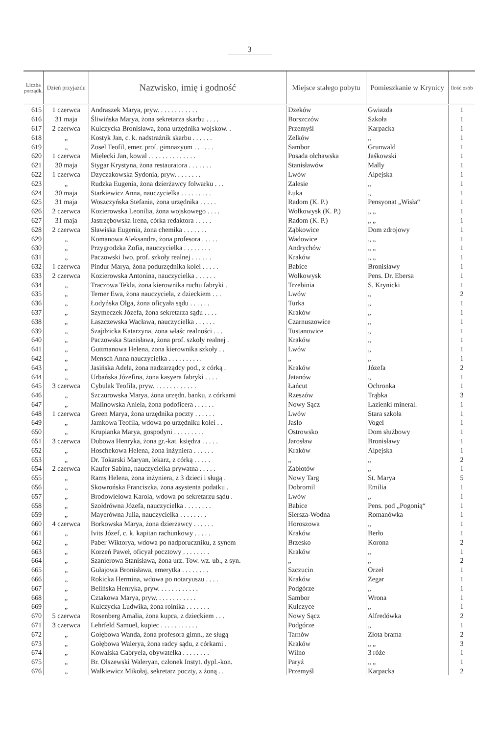3
| Liczba porządk. | Dzień przyjazdu | Nazwisko, imię i godność | Miejsce stałego pobytu | Pomieszkanie w Krynicy | Ilość osób |
| --- | --- | --- | --- | --- | --- |
| 615 | 1 czerwca | Andraszek Marya, pryw. . . . . . . . . . . . | Dzeków | Gwiazda | 1 |
| 616 | 31 maja | Śliwińska Marya, żona sekretarza skarbu . . . . | Borszczów | Szkoła | 1 |
| 617 | 2 czerwca | Kulczycka Bronisława, żona urzędnika wojskow. . | Przemyśl | Karpacka | 1 |
| 618 | „ | Kostyk Jan, c. k. nadstrażnik skarbu . . . . . . | Zelków | „ | 1 |
| 619 | „ | Zosel Teofil, emer. prof. gimnazyum . . . . . . | Sambor | Grunwald | 1 |
| 620 | 1 czerwca | Mielecki Jan, kowal . . . . . . . . . . . . . . | Posada olchawska | Jaśkowski | 1 |
| 621 | 30 maja | Stygar Krystyna, żona restauratora . . . . . . . | Stanisławów | Mally | 1 |
| 622 | 1 czerwca | Dzyczakowska Sydonia, pryw. . . . . . . . | Lwów | Alpejska | 1 |
| 623 | „ | Rudzka Eugenia, żona dzierżawcy folwarku . . . | Zalesie | „ | 1 |
| 624 | 30 maja | Starkiewicz Anna, nauczycielka . . . . . . . . . | Łuka | „ | 1 |
| 625 | 31 maja | Woszczyńska Stefania, żona urzędnika . . . . . | Radom (K. P.) | Pensyonat „Wisła“ | 1 |
| 626 | 2 czerwca | Kozierowska Leonilia, żona wojskowego . . . . | Wołkowysk (K. P.) | „ „ | 1 |
| 627 | 31 maja | Jastrzębowska Irena, córka redaktora . . . . . | Radom (K. P.) | „ „ | 1 |
| 628 | 2 czerwca | Sławiska Eugenia, żona chemika . . . . . . . | Ząbkowice | Dom zdrojowy | 1 |
| 629 | „ | Komanowa Aleksandra, żona profesora . . . . . | Wadowice | „ „ | 1 |
| 630 | „ | Przygrodzka Zofia, nauczycielka . . . . . . . . | Andrychów | „ „ | 1 |
| 631 | „ | Paczowski Iwo, prof. szkoły realnej . . . . . . | Kraków | „ „ | 1 |
| 632 | 1 czerwca | Pindur Marya, żona podurzędnika kolei . . . . . | Babice | Bronisławy | 1 |
| 633 | 2 czerwca | Kozierowska Antonina, nauczycielka . . . . . . | Wołkowysk | Pens. Dr. Ebersa | 1 |
| 634 | „ | Traczowa Tekla, żona kierownika ruchu fabryki . | Trzebinia | S. Krynicki | 1 |
| 635 | „ | Terner Ewa, żona nauczyciela, z dzieckiem . . . | Lwów | „ | 2 |
| 636 | „ | Łodyńska Olga, żona oficyała sądu . . . . . . | Turka | „ | 1 |
| 637 | „ | Szymeczek Józefa, żona sekretarza sądu . . . . | Kraków | „ | 1 |
| 638 | „ | Łaszczewska Wacława, nauczycielka . . . . . . | Czarnuszowice | „ | 1 |
| 639 | „ | Szajdzicka Katarzyna, żona właśc realności . . . | Tustanowice | „ | 1 |
| 640 | „ | Paczowska Stanisława, żona prof. szkoły realnej . | Kraków | „ | 1 |
| 641 | „ | Guttmanowa Helena, żona kierownika szkoły . . | Lwów | „ | 1 |
| 642 | „ | Mensch Anna nauczycielka . . . . . . . . . . | „ | „ | 1 |
| 643 | „ | Jasińska Adela, żona nadzarządcy pod., z córką . | Kraków | Józefa | 2 |
| 644 | „ | Urbańska Józefina, żona kasyera fabryki . . . . | Jatanów | „ | 1 |
| 645 | 3 czerwca | Cybulak Teofila, pryw. . . . . . . . . . . . . | Łańcut | Ochronka | 1 |
| 646 | „ | Szczurowska Marya, żona urzędn. banku, z córkami | Rzeszów | Trąbka | 3 |
| 647 | „ | Malinowska Aniela, żona podoficera . . . . . . | Nowy Sącz | Łazienki mineral. | 1 |
| 648 | 1 czerwca | Green Marya, żona urzędnika poczty . . . . . . | Lwów | Stara szkoła | 1 |
| 649 | „ | Jamkowa Teofila, wdowa po urzędniku kolei . . | Jasło | Vogel | 1 |
| 650 | „ | Krupianka Marya, gospodyni . . . . . . . . . | Ostrowsko | Dom służbowy | 1 |
| 651 | 3 czerwca | Dubowa Henryka, żona gr.-kat. księdza . . . . . | Jarosław | Bronisławy | 1 |
| 652 | „ | Hoschekowa Helena, żona inżyniera . . . . . . | Kraków | Alpejska | 1 |
| 653 | „ | Dr. Tokarski Maryan, lekarz, z córką . . . . . | „ | „ | 2 |
| 654 | 2 czerwca | Kaufer Sabina, nauczycielka prywatna . . . . . | Zabłotów | „ | 1 |
| 655 | „ | Rams Helena, żona inżyniera, z 3 dzieci i sługą . | Nowy Targ | St. Marya | 5 |
| 656 | „ | Skowrońska Franciszka, żona asystenta podatku . | Dobromil | Emilia | 1 |
| 657 | „ | Brodowielowa Karola, wdowa po sekretarzu sądu . | Lwów | „ | 1 |
| 658 | „ | Szołdrówna Józefa, nauczycielka . . . . . . . . | Babice | Pens. pod „Pogonią“ | 1 |
| 659 | „ | Mayerówna Julia, nauczycielka . . . . . . . . | Siersza-Wodna | Romanówka | 1 |
| 660 | 4 czerwca | Borkowska Marya, żona dzierżawcy . . . . . . | Horoszowa | „ | 1 |
| 661 | „ | Ivits Józef, c. k. kapitan rachunkowy . . . . . | Kraków | Berło | 1 |
| 662 | „ | Paber Wiktorya, wdowa po nadporuczniku, z synem | Brzesko | Korona | 2 |
| 663 | „ | Korzeń Paweł, oficyał pocztowy . . . . . . . . | Kraków | „ | 1 |
| 664 | „ | Szanierowa Stanisława, żona urz. Tow. wz. ub., z syn. | „ | „ | 2 |
| 665 | „ | Gułajowa Bronisława, emerytka . . . . . . . . | Szczucin | Orzeł | 1 |
| 666 | „ | Rokicka Hermina, wdowa po notaryuszu . . . . | Kraków | Zegar | 1 |
| 667 | „ | Belińska Henryka, pryw. . . . . . . . . . . . | Podgórze | „ | 1 |
| 668 | „ | Cztakowa Marya, pryw. . . . . . . . . . . . | Sambor | Wrona | 1 |
| 669 | „ | Kulczycka Ludwika, żona rolnika . . . . . . . | Kulczyce | „ | 1 |
| 670 | 5 czerwca | Rosenberg Amalia, żona kupca, z dzieckiem . . . | Nowy Sącz | Alfredówka | 2 |
| 671 | 3 czerwca | Lehrfeld Samuel, kupiec . . . . . . . . . . . | Podgórze | „ | 1 |
| 672 | „ | Gołębowa Wanda, żona profesora gimn., ze sługą | Tarnów | Złota brama | 2 |
| 673 | „ | Gołębowa Walerya, żona radcy sądu, z córkami . | Kraków | „ „ | 3 |
| 674 | „ | Kowalska Gabryela, obywatelka . . . . . . . . | Wilno | 3 róże | 1 |
| 675 | „ | Br. Olszewski Waleryan, członek Instyt. dypl.-kon. | Paryż | „ „ | 1 |
| 676 | „ | Walkiewicz Mikołaj, sekretarz poczty, z żoną . . | Przemyśl | Karpacka | 2 |